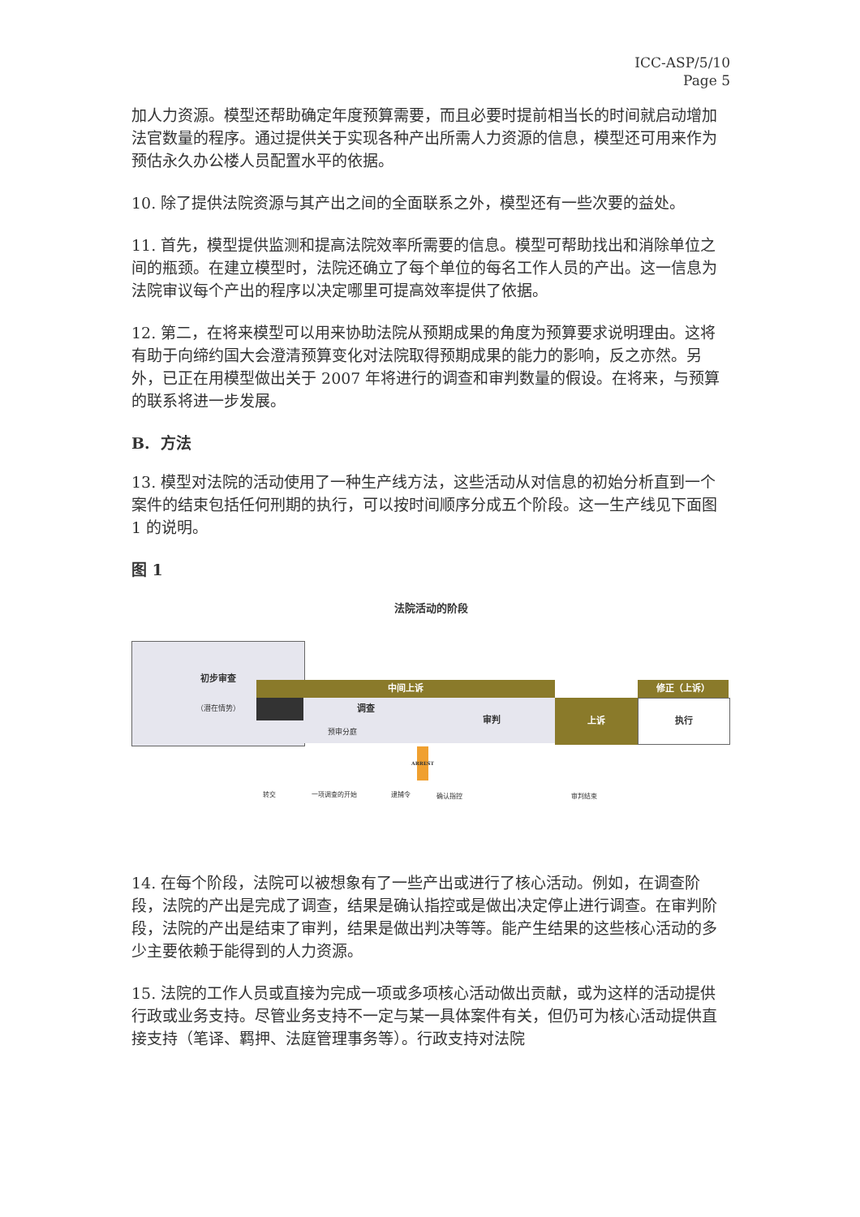ICC-ASP/5/10
Page 5
加人力资源。模型还帮助确定年度预算需要，而且必要时提前相当长的时间就启动增加法官数量的程序。通过提供关于实现各种产出所需人力资源的信息，模型还可用来作为预估永久办公楼人员配置水平的依据。
10. 除了提供法院资源与其产出之间的全面联系之外，模型还有一些次要的益处。
11. 首先，模型提供监测和提高法院效率所需要的信息。模型可帮助找出和消除单位之间的瓶颈。在建立模型时，法院还确立了每个单位的每名工作人员的产出。这一信息为法院审议每个产出的程序以决定哪里可提高效率提供了依据。
12. 第二，在将来模型可以用来协助法院从预期成果的角度为预算要求说明理由。这将有助于向缔约国大会澄清预算变化对法院取得预期成果的能力的影响，反之亦然。另外，已正在用模型做出关于 2007 年将进行的调查和审判数量的假设。在将来，与预算的联系将进一步发展。
B. 方法
13. 模型对法院的活动使用了一种生产线方法，这些活动从对信息的初始分析直到一个案件的结束包括任何刑期的执行，可以按时间顺序分成五个阶段。这一生产线见下面图 1 的说明。
图 1
法院活动的阶段
初步审查
（潜在情势）
中间上诉
调查
预审分庭
审判 上诉
修正（上诉）
执行
ARREST
转交 一项调查的开始 逮捕令 确认指控 审判结束
14. 在每个阶段，法院可以被想象有了一些产出或进行了核心活动。例如，在调查阶段，法院的产出是完成了调查，结果是确认指控或是做出决定停止进行调查。在审判阶段，法院的产出是结束了审判，结果是做出判决等等。能产生结果的这些核心活动的多少主要依赖于能得到的人力资源。
15. 法院的工作人员或直接为完成一项或多项核心活动做出贡献，或为这样的活动提供行政或业务支持。尽管业务支持不一定与某一具体案件有关，但仍可为核心活动提供直接支持（笔译、羁押、法庭管理事务等）。行政支持对法院